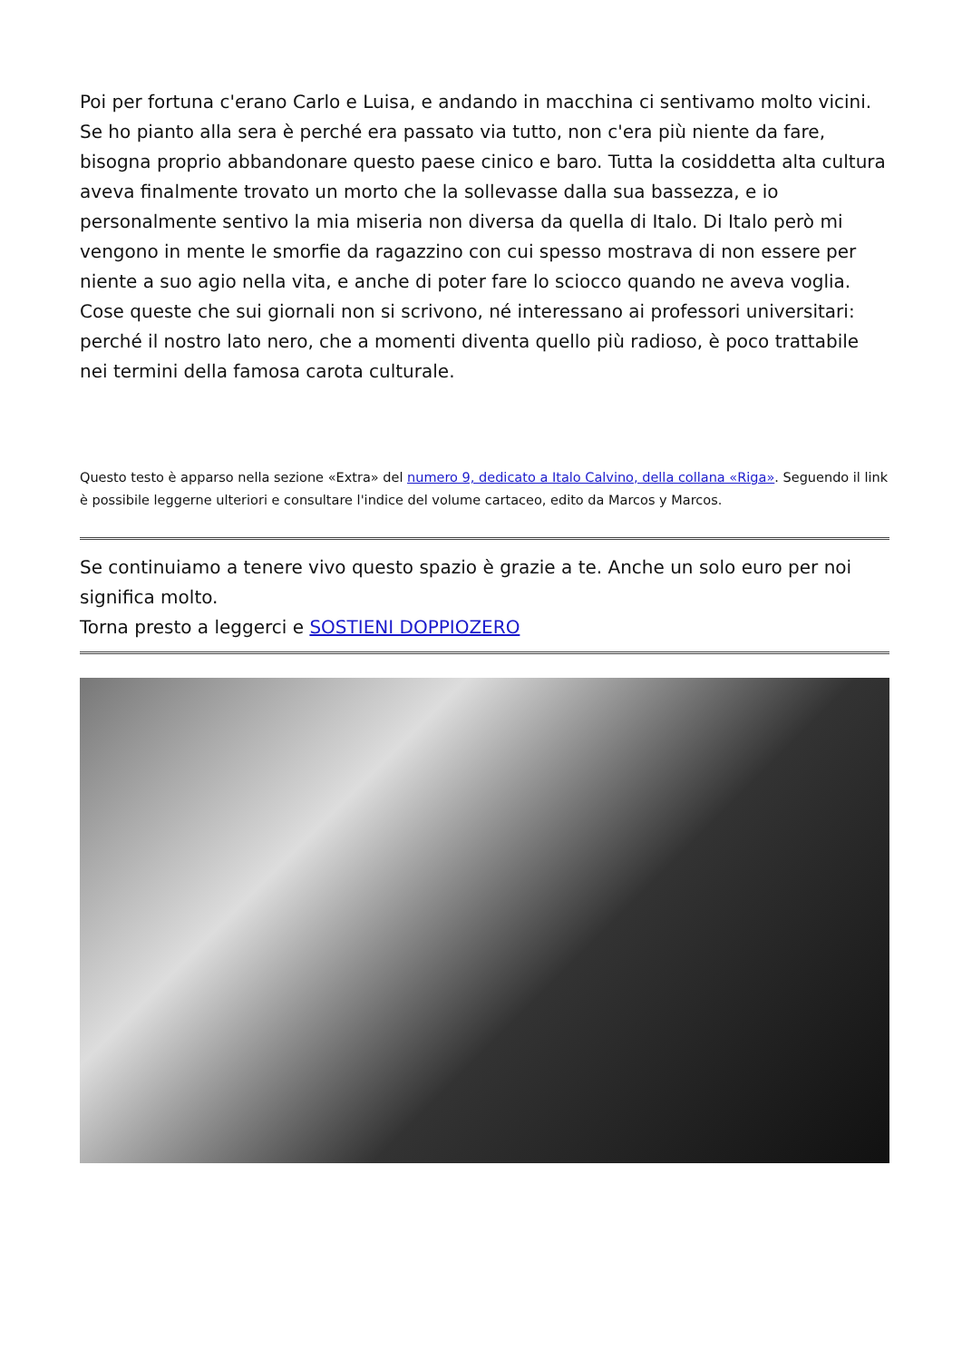Poi per fortuna c'erano Carlo e Luisa, e andando in macchina ci sentivamo molto vicini. Se ho pianto alla sera è perché era passato via tutto, non c'era più niente da fare, bisogna proprio abbandonare questo paese cinico e baro. Tutta la cosiddetta alta cultura aveva finalmente trovato un morto che la sollevasse dalla sua bassezza, e io personalmente sentivo la mia miseria non diversa da quella di Italo. Di Italo però mi vengono in mente le smorfie da ragazzino con cui spesso mostrava di non essere per niente a suo agio nella vita, e anche di poter fare lo sciocco quando ne aveva voglia. Cose queste che sui giornali non si scrivono, né interessano ai professori universitari: perché il nostro lato nero, che a momenti diventa quello più radioso, è poco trattabile nei termini della famosa carota culturale.
Questo testo è apparso nella sezione «Extra» del numero 9, dedicato a Italo Calvino, della collana «Riga». Seguendo il link è possibile leggerne ulteriori e consultare l'indice del volume cartaceo, edito da Marcos y Marcos.
Se continuiamo a tenere vivo questo spazio è grazie a te. Anche un solo euro per noi significa molto.
Torna presto a leggerci e SOSTIENI DOPPIOZERO